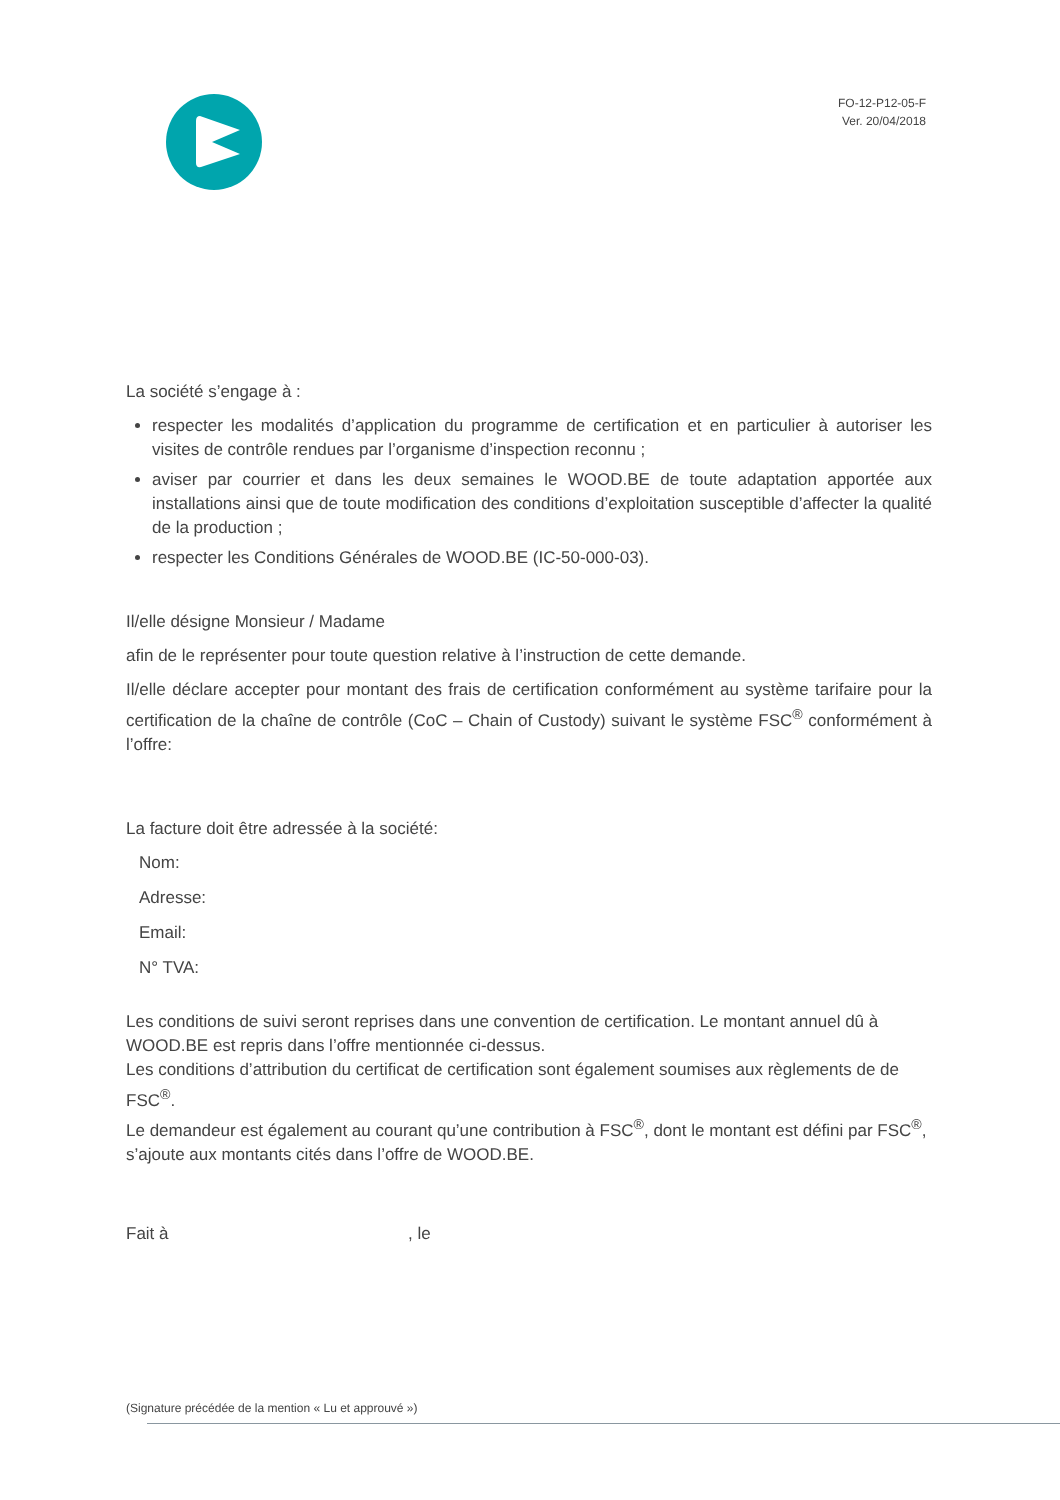FO-12-P12-05-F
Ver. 20/04/2018
La société s’engage à :
respecter les modalités d’application du programme de certification et en particulier à autoriser les visites de contrôle rendues par l’organisme d’inspection reconnu ;
aviser par courrier et dans les deux semaines le WOOD.BE de toute adaptation apportée aux installations ainsi que de toute modification des conditions d’exploitation susceptible d’affecter la qualité de la production ;
respecter les Conditions Générales de WOOD.BE (IC-50-000-03).
Il/elle désigne Monsieur / Madame
afin de le représenter pour toute question relative à l’instruction de cette demande.
Il/elle déclare accepter pour montant des frais de certification conformément au système tarifaire pour la certification de la chaîne de contrôle (CoC – Chain of Custody) suivant le système FSC<sup>®</sup> conformément à l’offre:
La facture doit être adressée à la société:
Nom:
Adresse:
Email:
N° TVA:
Les conditions de suivi seront reprises dans une convention de certification. Le montant annuel dû à WOOD.BE est repris dans l’offre mentionnée ci-dessus.
Les conditions d’attribution du certificat de certification sont également soumises aux règlements de de FSC<sup>®</sup>.
Le demandeur est également au courant qu’une contribution à FSC<sup>®</sup>, dont le montant est défini par FSC<sup>®</sup>, s’ajoute aux montants cités dans l’offre de WOOD.BE.
Fait à , le
(Signature précédée de la mention « Lu et approuvé »)